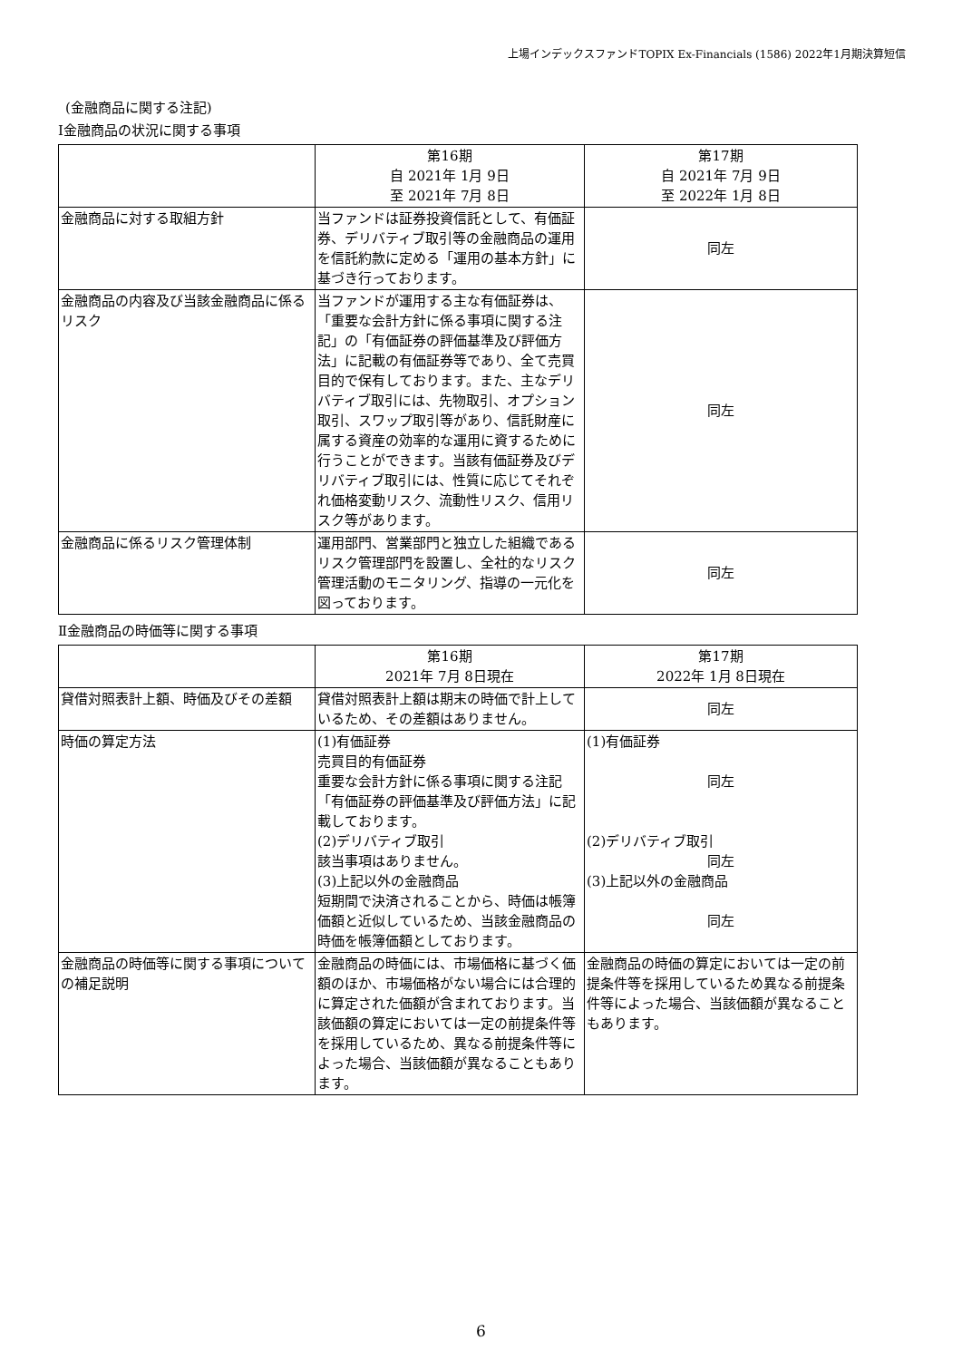上場インデックスファンドTOPIX Ex-Financials (1586) 2022年1月期決算短信
(金融商品に関する注記)
Ⅰ金融商品の状況に関する事項
| | 第16期 自 2021年 1月 9日 至 2021年 7月 8日 | 第17期 自 2021年 7月 9日 至 2022年 1月 8日 |
| --- | --- | --- |
| 金融商品に対する取組方針 | 当ファンドは証券投資信託として、有価証券、デリバティブ取引等の金融商品の運用を信託約款に定める「運用の基本方針」に基づき行っております。 | 同左 |
| 金融商品の内容及び当該金融商品に係るリスク | 当ファンドが運用する主な有価証券は、「重要な会計方針に係る事項に関する注記」の「有価証券の評価基準及び評価方法」に記載の有価証券等であり、全て売買目的で保有しております。また、主なデリバティブ取引には、先物取引、オプション取引、スワップ取引等があり、信託財産に属する資産の効率的な運用に資するために行うことができます。当該有価証券及びデリバティブ取引には、性質に応じてそれぞれ価格変動リスク、流動性リスク、信用リスク等があります。 | 同左 |
| 金融商品に係るリスク管理体制 | 運用部門、営業部門と独立した組織であるリスク管理部門を設置し、全社的なリスク管理活動のモニタリング、指導の一元化を図っております。 | 同左 |
Ⅱ金融商品の時価等に関する事項
| | 第16期 2021年 7月 8日現在 | 第17期 2022年 1月 8日現在 |
| --- | --- | --- |
| 貸借対照表計上額、時価及びその差額 | 貸借対照表計上額は期末の時価で計上しているため、その差額はありません。 | 同左 |
| 時価の算定方法 | (1)有価証券 売買目的有価証券 重要な会計方針に係る事項に関する注記「有価証券の評価基準及び評価方法」に記載しております。 (2)デリバティブ取引 該当事項はありません。 (3)上記以外の金融商品 短期間で決済されることから、時価は帳簿価額と近似しているため、当該金融商品の時価を帳簿価額としております。 | (1)有価証券 同左 (2)デリバティブ取引 同左 (3)上記以外の金融商品 同左 |
| 金融商品の時価等に関する事項についての補足説明 | 金融商品の時価には、市場価格に基づく価額のほか、市場価格がない場合には合理的に算定された価額が含まれております。当該価額の算定においては一定の前提条件等を採用しているため、異なる前提条件等によった場合、当該価額が異なることもあります。 | 金融商品の時価の算定においては一定の前提条件等を採用しているため異なる前提条件等によった場合、当該価額が異なることもあります。 |
6